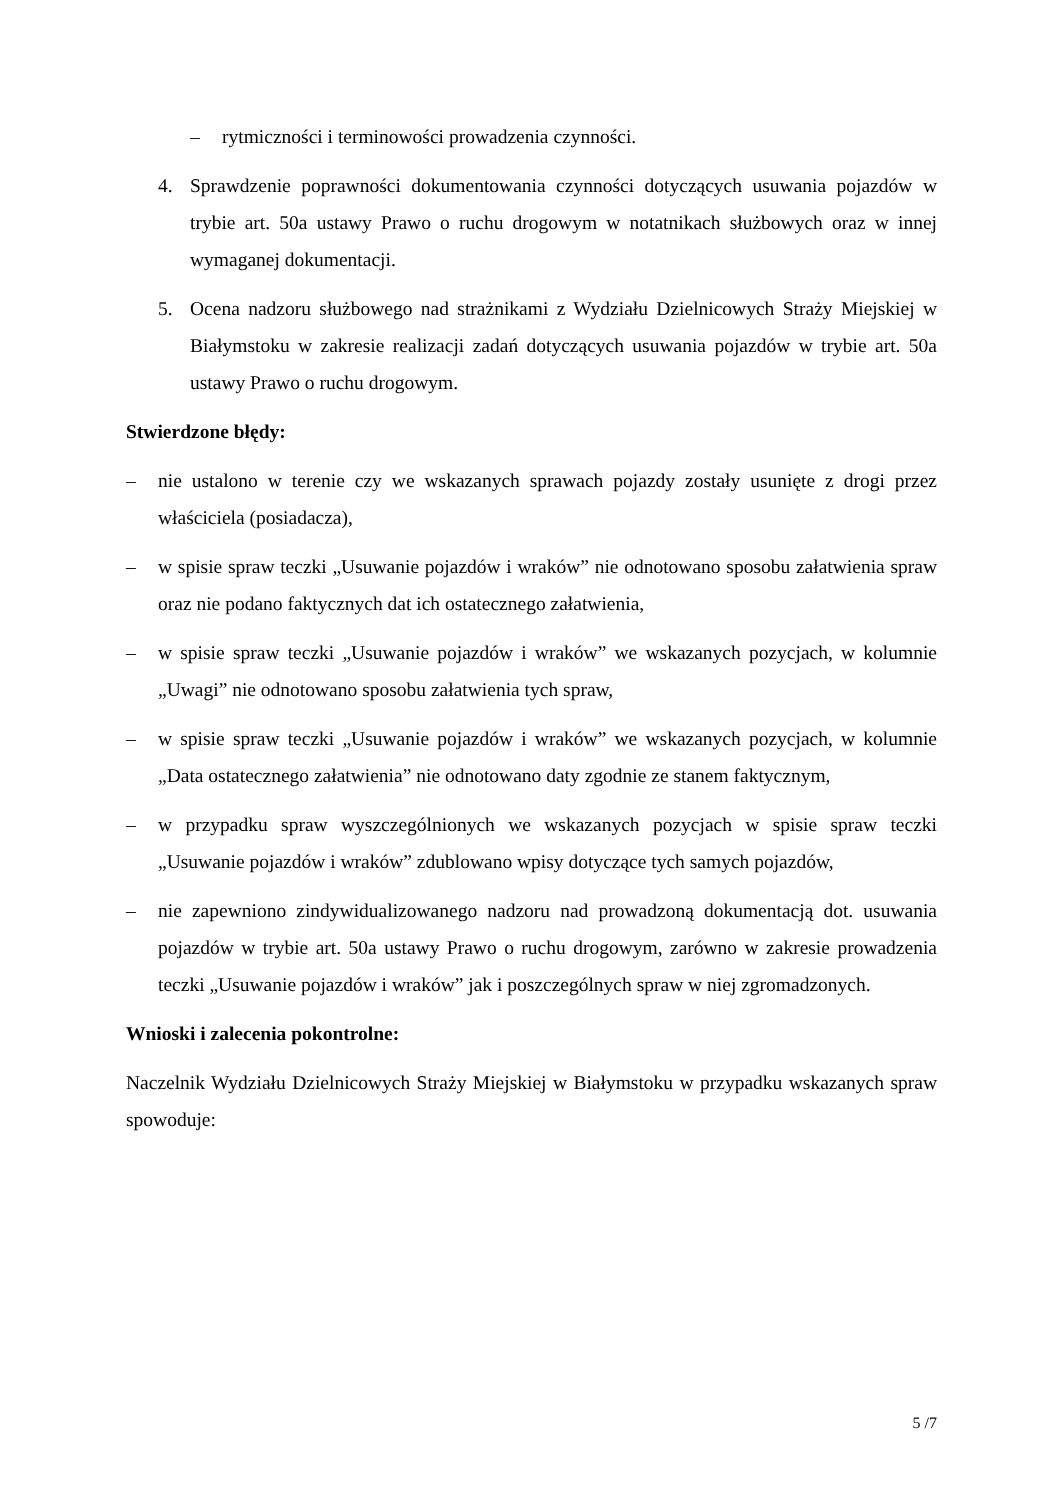– rytmiczności i terminowości prowadzenia czynności.
4. Sprawdzenie poprawności dokumentowania czynności dotyczących usuwania pojazdów w trybie art. 50a ustawy Prawo o ruchu drogowym w notatnikach służbowych oraz w innej wymaganej dokumentacji.
5. Ocena nadzoru służbowego nad strażnikami z Wydziału Dzielnicowych Straży Miejskiej w Białymstoku w zakresie realizacji zadań dotyczących usuwania pojazdów w trybie art. 50a ustawy Prawo o ruchu drogowym.
Stwierdzone błędy:
– nie ustalono w terenie czy we wskazanych sprawach pojazdy zostały usunięte z drogi przez właściciela (posiadacza),
– w spisie spraw teczki „Usuwanie pojazdów i wraków” nie odnotowano sposobu załatwienia spraw oraz nie podano faktycznych dat ich ostatecznego załatwienia,
– w spisie spraw teczki „Usuwanie pojazdów i wraków” we wskazanych pozycjach, w kolumnie „Uwagi” nie odnotowano sposobu załatwienia tych spraw,
– w spisie spraw teczki „Usuwanie pojazdów i wraków” we wskazanych pozycjach, w kolumnie „Data ostatecznego załatwienia” nie odnotowano daty zgodnie ze stanem faktycznym,
– w przypadku spraw wyszczególnionych we wskazanych pozycjach w spisie spraw teczki „Usuwanie pojazdów i wraków” zdublowano wpisy dotyczące tych samych pojazdów,
– nie zapewniono zindywidualizowanego nadzoru nad prowadzoną dokumentacją dot. usuwania pojazdów w trybie art. 50a ustawy Prawo o ruchu drogowym, zarówno w zakresie prowadzenia teczki „Usuwanie pojazdów i wraków” jak i poszczególnych spraw w niej zgromadzonych.
Wnioski i zalecenia pokontrolne:
Naczelnik Wydziału Dzielnicowych Straży Miejskiej w Białymstoku w przypadku wskazanych spraw spowoduje:
5 /7